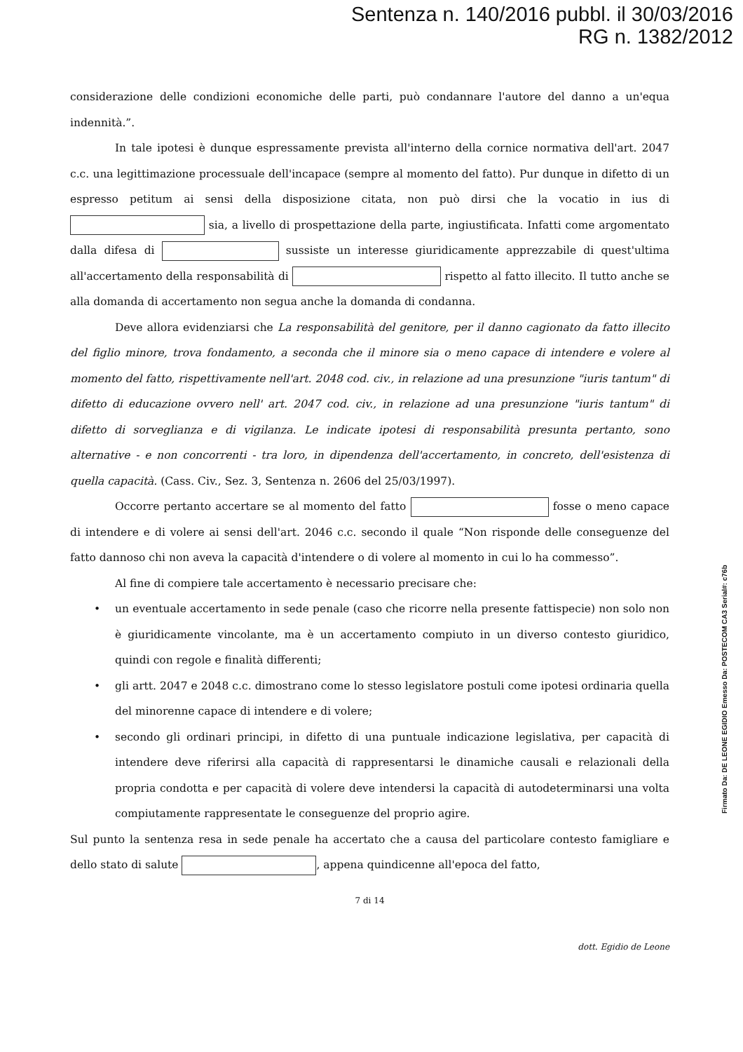Sentenza n. 140/2016 pubbl. il 30/03/2016
RG n. 1382/2012
considerazione delle condizioni economiche delle parti, può condannare l'autore del danno a un'equa indennità.”.
In tale ipotesi è dunque espressamente prevista all'interno della cornice normativa dell'art. 2047 c.c. una legittimazione processuale dell'incapace (sempre al momento del fatto). Pur dunque in difetto di un espresso petitum ai sensi della disposizione citata, non può dirsi che la vocatio in ius di sia, a livello di prospettazione della parte, ingiustificata. Infatti come argomentato dalla difesa di sussiste un interesse giuridicamente apprezzabile di quest'ultima all'accertamento della responsabilità di rispetto al fatto illecito. Il tutto anche se alla domanda di accertamento non segua anche la domanda di condanna.
Deve allora evidenziarsi che La responsabilità del genitore, per il danno cagionato da fatto illecito del figlio minore, trova fondamento, a seconda che il minore sia o meno capace di intendere e volere al momento del fatto, rispettivamente nell'art. 2048 cod. civ., in relazione ad una presunzione "iuris tantum" di difetto di educazione ovvero nell' art. 2047 cod. civ., in relazione ad una presunzione "iuris tantum" di difetto di sorveglianza e di vigilanza. Le indicate ipotesi di responsabilità presunta pertanto, sono alternative - e non concorrenti - tra loro, in dipendenza dell'accertamento, in concreto, dell'esistenza di quella capacità. (Cass. Civ., Sez. 3, Sentenza n. 2606 del 25/03/1997).
Occorre pertanto accertare se al momento del fatto fosse o meno capace di intendere e di volere ai sensi dell'art. 2046 c.c. secondo il quale “Non risponde delle conseguenze del fatto dannoso chi non aveva la capacità d'intendere o di volere al momento in cui lo ha commesso”.
Al fine di compiere tale accertamento è necessario precisare che:
• un eventuale accertamento in sede penale (caso che ricorre nella presente fattispecie) non solo non è giuridicamente vincolante, ma è un accertamento compiuto in un diverso contesto giuridico, quindi con regole e finalità differenti;
• gli artt. 2047 e 2048 c.c. dimostrano come lo stesso legislatore postuli come ipotesi ordinaria quella del minorenne capace di intendere e di volere;
• secondo gli ordinari principi, in difetto di una puntuale indicazione legislativa, per capacità di intendere deve riferirsi alla capacità di rappresentarsi le dinamiche causali e relazionali della propria condotta e per capacità di volere deve intendersi la capacità di autodeterminarsi una volta compiutamente rappresentate le conseguenze del proprio agire.
Sul punto la sentenza resa in sede penale ha accertato che a causa del particolare contesto famigliare e dello stato di salute , appena quindicenne all'epoca del fatto,
7 di 14
dott. Egidio de Leone
Firmato Da: DE LEONE EGIDIO Emesso Da: POSTECOM CA3 Serial#: c76b